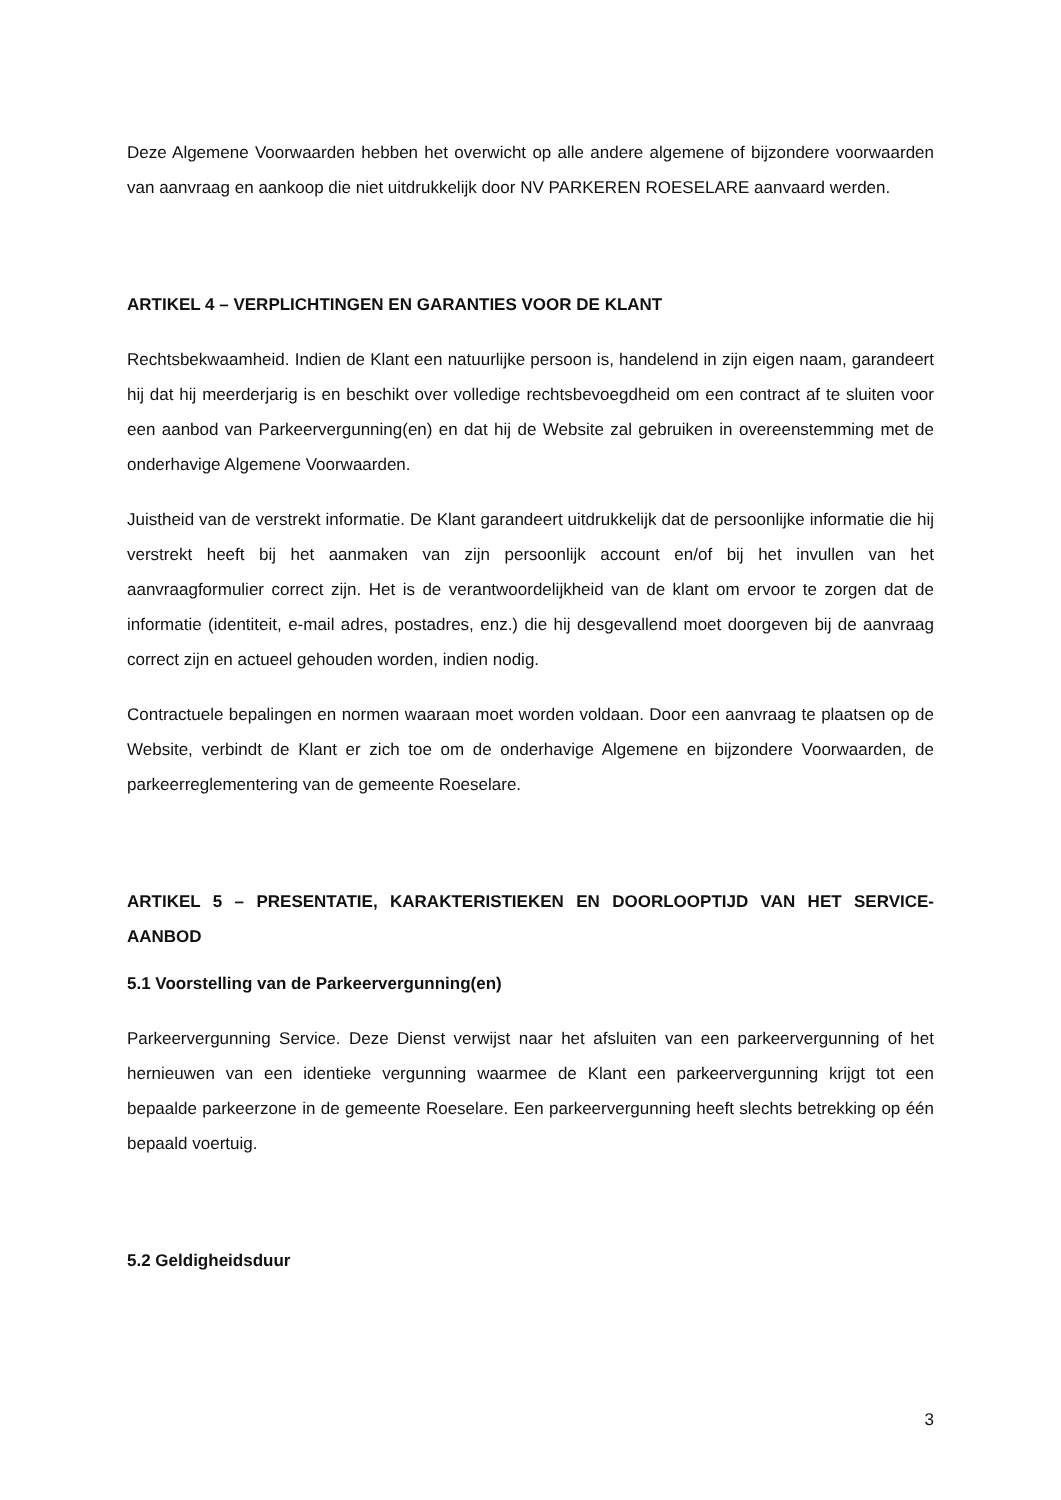Deze Algemene Voorwaarden hebben het overwicht op alle andere algemene of bijzondere voorwaarden van aanvraag en aankoop die niet uitdrukkelijk door NV PARKEREN ROESELARE aanvaard werden.
ARTIKEL 4 – VERPLICHTINGEN EN GARANTIES VOOR DE KLANT
Rechtsbekwaamheid. Indien de Klant een natuurlijke persoon is, handelend in zijn eigen naam, garandeert hij dat hij meerderjarig is en beschikt over volledige rechtsbevoegdheid om een contract af te sluiten voor een aanbod van Parkeervergunning(en) en dat hij de Website zal gebruiken in overeenstemming met de onderhavige Algemene Voorwaarden.
Juistheid van de verstrekt informatie. De Klant garandeert uitdrukkelijk dat de persoonlijke informatie die hij verstrekt heeft bij het aanmaken van zijn persoonlijk account en/of bij het invullen van het aanvraagformulier correct zijn. Het is de verantwoordelijkheid van de klant om ervoor te zorgen dat de informatie (identiteit, e-mail adres, postadres, enz.) die hij desgevallend moet doorgeven bij de aanvraag correct zijn en actueel gehouden worden, indien nodig.
Contractuele bepalingen en normen waaraan moet worden voldaan. Door een aanvraag te plaatsen op de Website, verbindt de Klant er zich toe om de onderhavige Algemene en bijzondere Voorwaarden, de parkeerreglementering van de gemeente Roeselare.
ARTIKEL 5 – PRESENTATIE, KARAKTERISTIEKEN EN DOORLOOPTIJD VAN HET SERVICE-AANBOD
5.1 Voorstelling van de Parkeervergunning(en)
Parkeervergunning Service. Deze Dienst verwijst naar het afsluiten van een parkeervergunning of het hernieuwen van een identieke vergunning waarmee de Klant een parkeervergunning krijgt tot een bepaalde parkeerzone in de gemeente Roeselare. Een parkeervergunning heeft slechts betrekking op één bepaald voertuig.
5.2 Geldigheidsduur
3